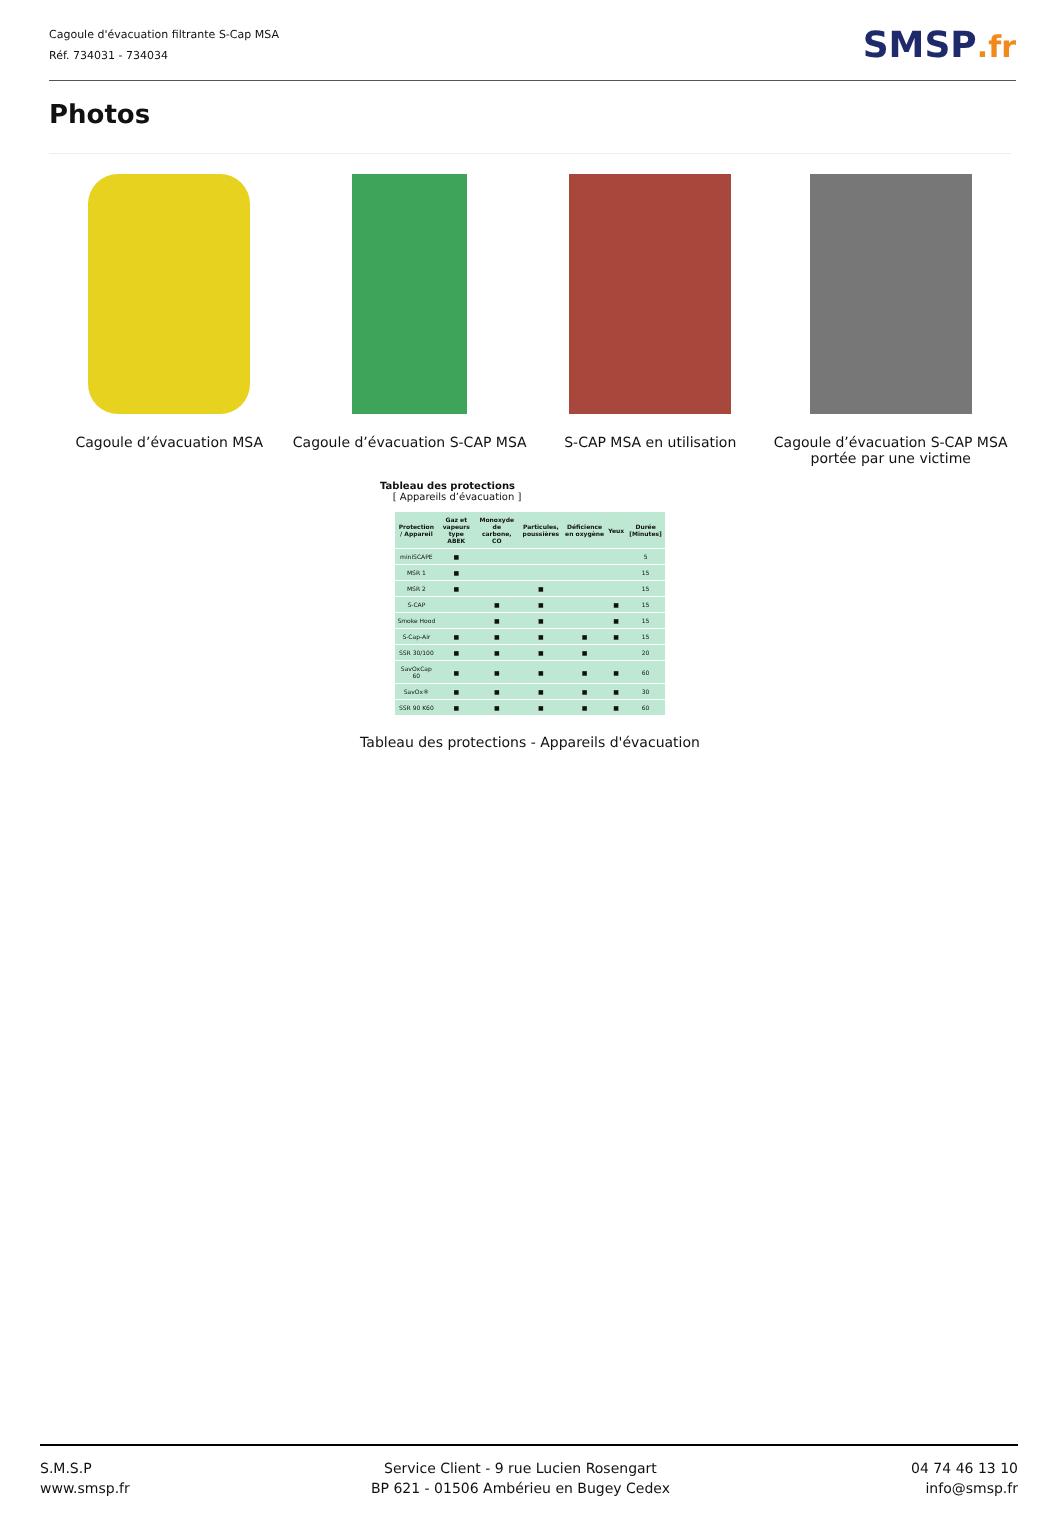Cagoule d'évacuation filtrante S-Cap MSA
Réf. 734031 - 734034
SMSP.fr
Photos
Cagoule d’évacuation MSA Cagoule d’évacuation S-CAP MSA S-CAP MSA en utilisation Cagoule d’évacuation S-CAP MSA portée par une victime
Tableau des protections
[ Appareils d’évacuation ]
| Protection / Appareil | Gaz et vapeurs type ABEK | Monoxyde de carbone, CO | Particules, poussières | Déficience en oxygène | Yeux | Durée [Minutes] |
| --- | --- | --- | --- | --- | --- | --- |
| miniSCAPE | ■ | | | | | 5 |
| MSR 1 | ■ | | | | | 15 |
| MSR 2 | ■ | | ■ | | | 15 |
| S-CAP | | ■ | ■ | | ■ | 15 |
| Smoke Hood | | ■ | ■ | | ■ | 15 |
| S-Cap-Air | ■ | ■ | ■ | ■ | ■ | 15 |
| SSR 30/100 | ■ | ■ | ■ | ■ | | 20 |
| SavOxCap 60 | ■ | ■ | ■ | ■ | ■ | 60 |
| SavOx® | ■ | ■ | ■ | ■ | ■ | 30 |
| SSR 90 K60 | ■ | ■ | ■ | ■ | ■ | 60 |
Tableau des protections - Appareils d'évacuation
S.M.S.P
www.smsp.fr
Service Client - 9 rue Lucien Rosengart
BP 621 - 01506 Ambérieu en Bugey Cedex
04 74 46 13 10
info@smsp.fr